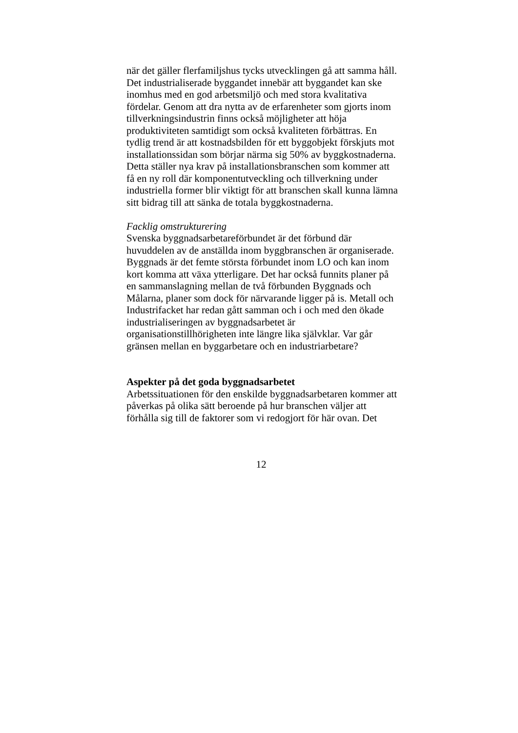när det gäller flerfamiljshus tycks utvecklingen gå att samma håll. Det industrialiserade byggandet innebär att byggandet kan ske inomhus med en god arbetsmiljö och med stora kvalitativa fördelar. Genom att dra nytta av de erfarenheter som gjorts inom tillverkningsindustrin finns också möjligheter att höja produktiviteten samtidigt som också kvaliteten förbättras. En tydlig trend är att kostnadsbilden för ett byggobjekt förskjuts mot installationssidan som börjar närma sig 50% av byggkostnaderna. Detta ställer nya krav på installationsbranschen som kommer att få en ny roll där komponentutveckling och tillverkning under industriella former blir viktigt för att branschen skall kunna lämna sitt bidrag till att sänka de totala byggkostnaderna.
Facklig omstrukturering
Svenska byggnadsarbetareförbundet är det förbund där huvuddelen av de anställda inom byggbranschen är organiserade. Byggnads är det femte största förbundet inom LO och kan inom kort komma att växa ytterligare. Det har också funnits planer på en sammanslagning mellan de två förbunden Byggnads och Målarna, planer som dock för närvarande ligger på is. Metall och Industrifacket har redan gått samman och i och med den ökade industrialiseringen av byggnadsarbetet är organisationstillhörigheten inte längre lika självklar. Var går gränsen mellan en byggarbetare och en industriarbetare?
Aspekter på det goda byggnadsarbetet
Arbetssituationen för den enskilde byggnadsarbetaren kommer att påverkas på olika sätt beroende på hur branschen väljer att förhålla sig till de faktorer som vi redogjort för här ovan. Det
12